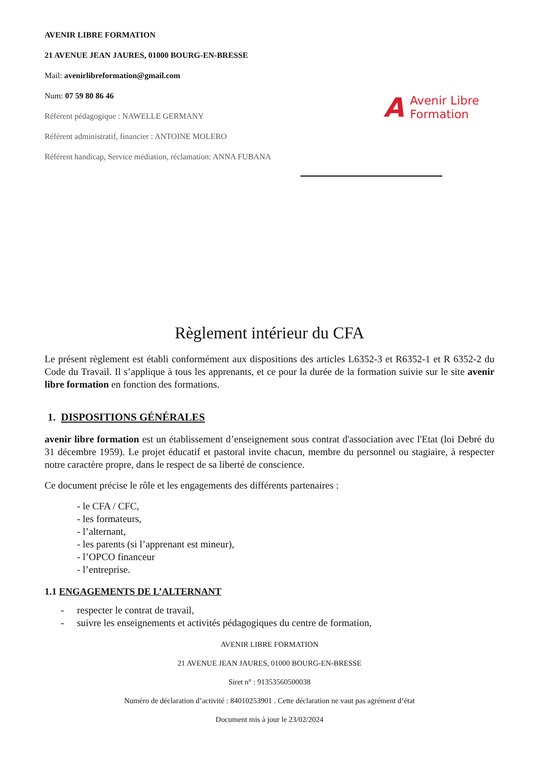AVENIR LIBRE FORMATION
21 AVENUE JEAN JAURES, 01000 BOURG-EN-BRESSE
Mail: avenirlibreformation@gmail.com
Num: 07 59 80 86 46
Référent pédagogique : NAWELLE GERMANY
Référent administratif, financier : ANTOINE MOLERO
Référent handicap, Service médiation, réclamation: ANNA FUBANA
A Avenir Libre
Formation
Règlement intérieur du CFA
Le présent règlement est établi conformément aux dispositions des articles L6352-3 et R6352-1 et R 6352-2 du Code du Travail. Il s’applique à tous les apprenants, et ce pour la durée de la formation suivie sur le site avenir libre formation en fonction des formations.
1. DISPOSITIONS GÉNÉRALES
avenir libre formation est un établissement d’enseignement sous contrat d'association avec l'Etat (loi Debré du 31 décembre 1959). Le projet éducatif et pastoral invite chacun, membre du personnel ou stagiaire, à respecter notre caractère propre, dans le respect de sa liberté de conscience.
Ce document précise le rôle et les engagements des différents partenaires :
- le CFA / CFC,
- les formateurs,
- l’alternant,
- les parents (si l’apprenant est mineur),
- l’OPCO financeur
- l’entreprise.
1.1 ENGAGEMENTS DE L’ALTERNANT
- respecter le contrat de travail,
- suivre les enseignements et activités pédagogiques du centre de formation,
AVENIR LIBRE FORMATION
21 AVENUE JEAN JAURES, 01000 BOURG-EN-BRESSE
Siret n° : 91353560500038
Numéro de déclaration d’activité : 84010253901 . Cette déclaration ne vaut pas agrément d’état
Document mis à jour le 23/02/2024